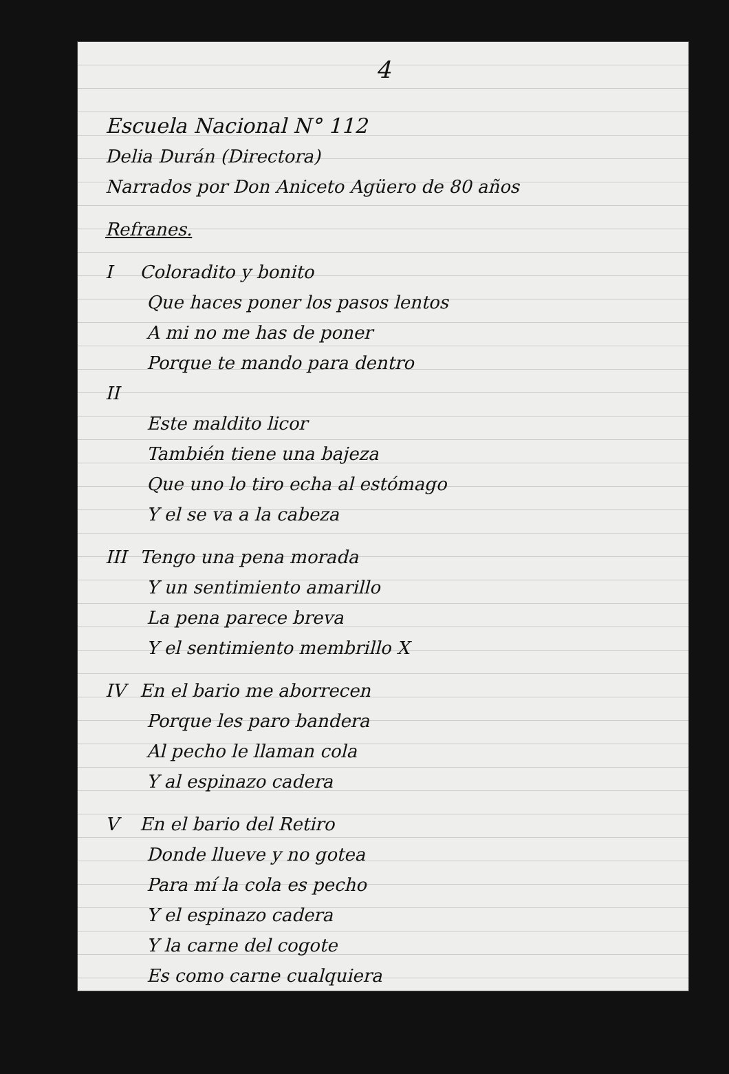4
Escuela Nacional N° 112
Delia Durán (Directora)
Narrados por Don Aniceto Agüero de 80 años
Refranes.
I Coloradito y bonito
Que haces poner los pasos lentos
A mi no me has de poner
Porque te mando para dentro
II
Este maldito licor
También tiene una bajeza
Que uno lo tiro echa al estómago
Y el se va a la cabeza
III Tengo una pena morada
Y un sentimiento amarillo
La pena parece breva
Y el sentimiento membrillo X
IV En el bario me aborrecen
Porque les paro bandera
Al pecho le llaman cola
Y al espinazo cadera
V En el bario del Retiro
Donde llueve y no gotea
Para mí la cola es pecho
Y el espinazo cadera
Y la carne del cogote
Es como carne cualquiera